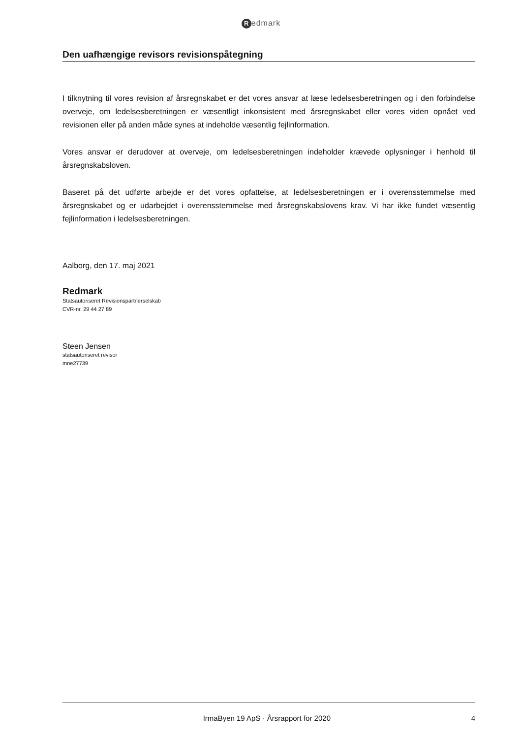Redmark
Den uafhængige revisors revisionspåtegning
I tilknytning til vores revision af årsregnskabet er det vores ansvar at læse ledelsesberetningen og i den forbindelse overveje, om ledelsesberetningen er væsentligt inkonsistent med årsregnskabet eller vores viden opnået ved revisionen eller på anden måde synes at indeholde væsentlig fejlinformation.
Vores ansvar er derudover at overveje, om ledelsesberetningen indeholder krævede oplysninger i henhold til årsregnskabsloven.
Baseret på det udførte arbejde er det vores opfattelse, at ledelsesberetningen er i overensstemmelse med årsregnskabet og er udarbejdet i overensstemmelse med årsregnskabslovens krav. Vi har ikke fundet væsentlig fejlinformation i ledelsesberetningen.
Aalborg, den 17. maj 2021
Redmark
Statsautoriseret Revisionspartnerselskab
CVR-nr. 29 44 27 89
Steen Jensen
statsautoriseret revisor
mne27739
IrmaByen 19 ApS · Årsrapport for 2020 4